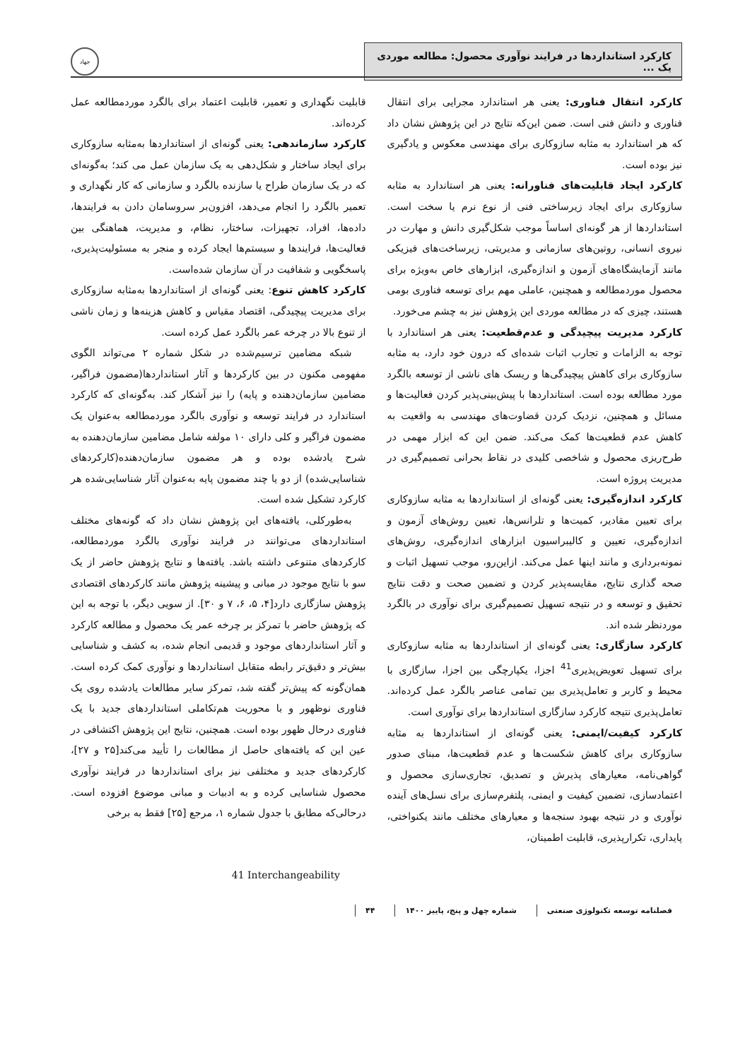کارکرد استانداردها در فرایند نوآوری محصول: مطالعه موردی یک ...
جهاد
کارکرد انتقال فناوری: یعنی هر استاندارد مجرایی برای انتقال فناوری و دانش فنی است. ضمن این‌که نتایج در این پژوهش نشان داد که هر استاندارد به مثابه سازوکاری برای مهندسی معکوس و یادگیری نیز بوده است.
کارکرد ایجاد قابلیت‌های فناورانه: یعنی هر استاندارد به مثابه سازوکاری برای ایجاد زیرساختی فنی از نوع نرم یا سخت است. استانداردها از هر گونه‌ای اساساً موجب شکل‌گیری دانش و مهارت در نیروی انسانی، روتین‌های سازمانی و مدیریتی، زیرساخت‌های فیزیکی مانند آزمایشگاه‌های آزمون و اندازه‌گیری، ابزارهای خاص به‌ویژه برای محصول موردمطالعه و همچنین، عاملی مهم برای توسعه فناوری بومی هستند، چیزی که در مطالعه موردی این پژوهش نیز به چشم می‌خورد.
کارکرد مدیریت پیچیدگی و عدم‌قطعیت: یعنی هر استاندارد با توجه به الزامات و تجارب اثبات شده‌ای که درون خود دارد، به مثابه سازوکاری برای کاهش پیچیدگی‌ها و ریسک های ناشی از توسعه بالگرد مورد مطالعه بوده است. استانداردها با پیش‌بینی‌پذیر کردن فعالیت‌ها و مسائل و همچنین، نزدیک کردن قضاوت‌های مهندسی به واقعیت به کاهش عدم قطعیت‌ها کمک می‌کند. ضمن این که ابزار مهمی در طرح‌ریزی محصول و شاخصی کلیدی در نقاط بحرانی تصمیم‌گیری در مدیریت پروژه است.
کارکرد اندازه‌گیری: یعنی گونه‌ای از استانداردها به مثابه سازوکاری برای تعیین مقادیر، کمیت‌ها و تلرانس‌ها، تعیین روش‌های آزمون و اندازه‌گیری، تعیین و کالیبراسیون ابزارهای اندازه‌گیری، روش‌های نمونه‌برداری و مانند اینها عمل می‌کند. ازاین‌رو، موجب تسهیل اثبات و صحه گذاری نتایج، مقایسه‌پذیر کردن و تضمین صحت و دقت نتایج تحقیق و توسعه و در نتیجه تسهیل تصمیم‌گیری برای نوآوری در بالگرد موردنظر شده اند.
کارکرد سازگاری: یعنی گونه‌ای از استانداردها به مثابه سازوکاری برای تسهیل تعویض‌پذیری<sup>41</sup> اجزا، یکپارچگی بین اجزا، سازگاری با محیط و کاربر و تعامل‌پذیری بین تمامی عناصر بالگرد عمل کرده‌اند. تعامل‌پذیری نتیجه کارکرد سازگاری استانداردها برای نوآوری است.
کارکرد کیفیت/ایمنی: یعنی گونه‌ای از استانداردها به مثابه سازوکاری برای کاهش شکست‌ها و عدم قطعیت‌ها، مبنای صدور گواهی‌نامه، معیارهای پذیرش و تصدیق، تجاری‌سازی محصول و اعتمادسازی، تضمین کیفیت و ایمنی، پلتفرم‌سازی برای نسل‌های آینده نوآوری و در نتیجه بهبود سنجه‌ها و معیارهای مختلف مانند یکنواختی، پایداری، تکرارپذیری، قابلیت اطمینان،
قابلیت نگهداری و تعمیر، قابلیت اعتماد برای بالگرد موردمطالعه عمل کرده‌اند.
کارکرد سازماندهی: یعنی گونه‌ای از استانداردها به‌مثابه سازوکاری برای ایجاد ساختار و شکل‌دهی به یک سازمان عمل می کند؛ به‌گونه‌ای که در یک سازمان طراح یا سازنده بالگرد و سازمانی که کار نگهداری و تعمیر بالگرد را انجام می‌دهد، افزون‌بر سروسامان دادن به فرایندها، داده‌ها، افراد، تجهیزات، ساختار، نظام، و مدیریت، هماهنگی بین فعالیت‌ها، فرایندها و سیستم‌ها ایجاد کرده و منجر به مسئولیت‌پذیری، پاسخگویی و شفافیت در آن سازمان شده‌است.
کارکرد کاهش تنوع: یعنی گونه‌ای از استانداردها به‌مثابه سازوکاری برای مدیریت پیچیدگی، اقتصاد مقیاس و کاهش هزینه‌ها و زمان ناشی از تنوع بالا در چرخه عمر بالگرد عمل کرده است.
شبکه مضامین ترسیم‌شده در شکل شماره ۲ می‌تواند الگوی مفهومی مکنون در بین کارکردها و آثار استانداردها(مضمون فراگیر، مضامین سازمان‌دهنده و پایه) را نیز آشکار کند. به‌گونه‌ای که کارکرد استاندارد در فرایند توسعه و نوآوری بالگرد موردمطالعه به‌عنوان یک مضمون فراگیر و کلی دارای ۱۰ مولفه شامل مضامین سازمان‌دهنده به شرح یادشده بوده و هر مضمون سازمان‌دهنده(کارکردهای شناسایی‌شده) از دو یا چند مضمون پایه به‌عنوان آثار شناسایی‌شده هر کارکرد تشکیل شده است.
به‌طورکلی، یافته‌های این پژوهش نشان داد که گونه‌های مختلف استانداردهای می‌توانند در فرایند نوآوری بالگرد موردمطالعه، کارکردهای متنوعی داشته باشد. یافته‌ها و نتایج پژوهش حاضر از یک سو با نتایج موجود در مبانی و پیشینه پژوهش مانند کارکردهای اقتصادی پژوهش سازگاری دارد[۴، ۵، ۶، ۷ و ۳۰]. از سویی دیگر، با توجه به این که پژوهش حاضر با تمرکز بر چرخه عمر یک محصول و مطالعه کارکرد و آثار استانداردهای موجود و قدیمی انجام شده، به کشف و شناسایی بیش‌تر و دقیق‌تر رابطه متقابل استانداردها و نوآوری کمک کرده است. همان‌گونه که پیش‌تر گفته شد، تمرکز سایر مطالعات یادشده روی یک فناوری نوظهور و با محوریت هم‌تکاملی استانداردهای جدید با یک فناوری درحال ظهور بوده است. همچنین، نتایج این پژوهش اکتشافی در عین این که یافته‌های حاصل از مطالعات را تأیید می‌کند[۲۵ و ۲۷]، کارکردهای جدید و مختلفی نیز برای استانداردها در فرایند نوآوری محصول شناسایی کرده و به ادبیات و مبانی موضوع افزوده است. درحالی‌که مطابق با جدول شماره ۱، مرجع [۲۵] فقط به برخی
41 Interchangeability
فصلنامه توسعه تکنولوژی صنعتی شماره چهل و پنج، پاییز ۱۴۰۰ ۴۴